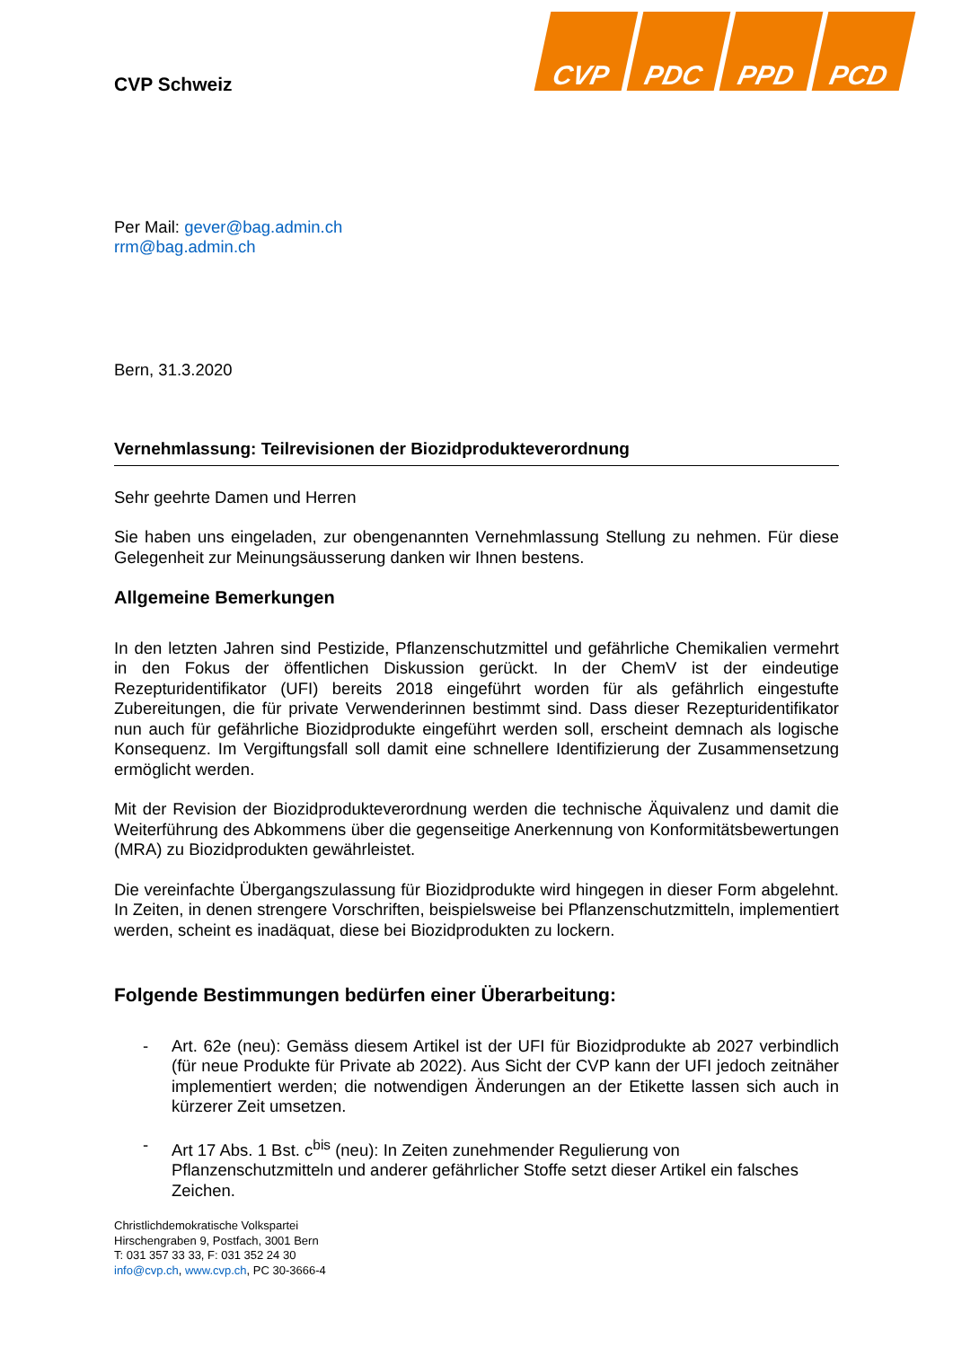CVP PDC PPD PCD
CVP Schweiz
Per Mail: gever@bag.admin.ch
rrm@bag.admin.ch
Bern, 31.3.2020
Vernehmlassung: Teilrevisionen der Biozidprodukteverordnung
Sehr geehrte Damen und Herren
Sie haben uns eingeladen, zur obengenannten Vernehmlassung Stellung zu nehmen. Für diese Gelegenheit zur Meinungsäusserung danken wir Ihnen bestens.
Allgemeine Bemerkungen
In den letzten Jahren sind Pestizide, Pflanzenschutzmittel und gefährliche Chemikalien vermehrt in den Fokus der öffentlichen Diskussion gerückt. In der ChemV ist der eindeutige Rezepturidentifikator (UFI) bereits 2018 eingeführt worden für als gefährlich eingestufte Zubereitungen, die für private Verwenderinnen bestimmt sind. Dass dieser Rezepturidentifikator nun auch für gefährliche Biozidprodukte eingeführt werden soll, erscheint demnach als logische Konsequenz. Im Vergiftungsfall soll damit eine schnellere Identifizierung der Zusammensetzung ermöglicht werden.
Mit der Revision der Biozidprodukteverordnung werden die technische Äquivalenz und damit die Weiterführung des Abkommens über die gegenseitige Anerkennung von Konformitätsbewertungen (MRA) zu Biozidprodukten gewährleistet.
Die vereinfachte Übergangszulassung für Biozidprodukte wird hingegen in dieser Form abgelehnt. In Zeiten, in denen strengere Vorschriften, beispielsweise bei Pflanzenschutzmitteln, implementiert werden, scheint es inadäquat, diese bei Biozidprodukten zu lockern.
Folgende Bestimmungen bedürfen einer Überarbeitung:
- Art. 62e (neu): Gemäss diesem Artikel ist der UFI für Biozidprodukte ab 2027 verbindlich (für neue Produkte für Private ab 2022). Aus Sicht der CVP kann der UFI jedoch zeitnäher implementiert werden; die notwendigen Änderungen an der Etikette lassen sich auch in kürzerer Zeit umsetzen.
- Art 17 Abs. 1 Bst. c<sup>bis</sup> (neu): In Zeiten zunehmender Regulierung von Pflanzenschutzmitteln und anderer gefährlicher Stoffe setzt dieser Artikel ein falsches Zeichen.
Christlichdemokratische Volkspartei
Hirschengraben 9, Postfach, 3001 Bern
T: 031 357 33 33, F: 031 352 24 30
info@cvp.ch, www.cvp.ch, PC 30-3666-4